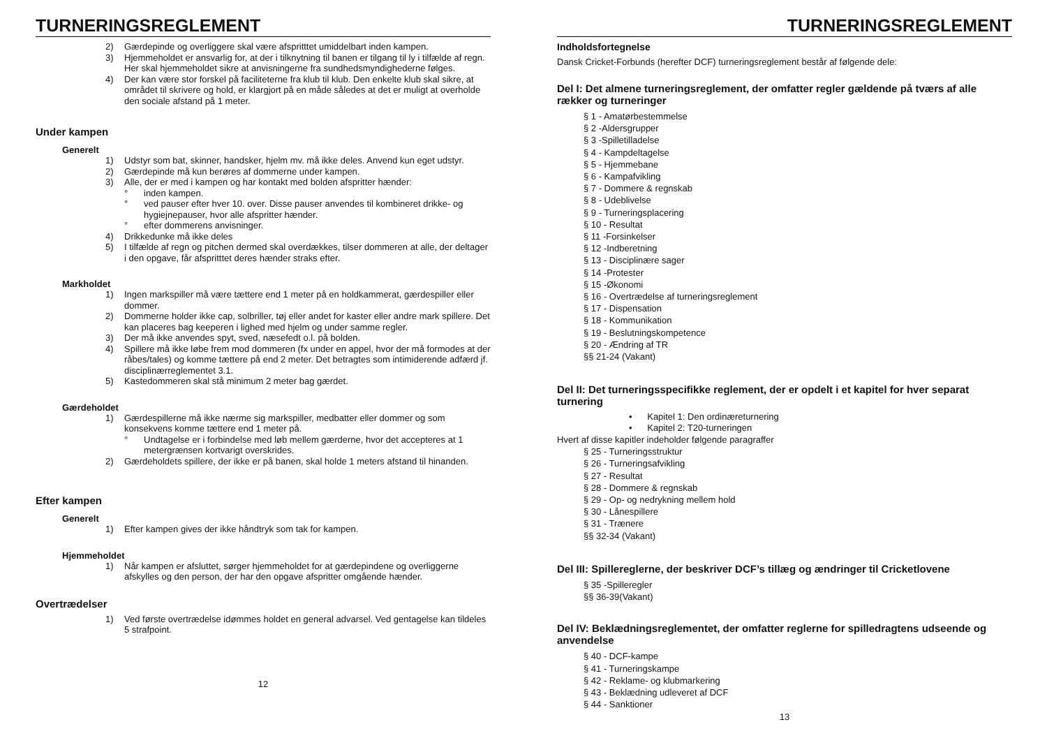TURNERINGSREGLEMENT
2) Gærdepinde og overliggere skal være afspritttet umiddelbart inden kampen.
3) Hjemmeholdet er ansvarlig for, at der i tilknytning til banen er tilgang til ly i tilfælde af regn. Her skal hjemmeholdet sikre at anvisningerne fra sundhedsmyndighederne følges.
4) Der kan være stor forskel på faciliteterne fra klub til klub. Den enkelte klub skal sikre, at området til skrivere og hold, er klargjort på en måde således at det er muligt at overholde den sociale afstand på 1 meter.
Under kampen
Generelt
1) Udstyr som bat, skinner, handsker, hjelm mv. må ikke deles. Anvend kun eget udstyr.
2) Gærdepinde må kun berøres af dommerne under kampen.
3) Alle, der er med i kampen og har kontakt med bolden afspritter hænder:
° inden kampen.
° ved pauser efter hver 10. over. Disse pauser anvendes til kombineret drikke- og hygiejnepauser, hvor alle afspritter hænder.
° efter dommerens anvisninger.
4) Drikkedunke må ikke deles
5) I tilfælde af regn og pitchen dermed skal overdækkes, tilser dommeren at alle, der deltager i den opgave, får afspritttet deres hænder straks efter.
Markholdet
1) Ingen markspiller må være tættere end 1 meter på en holdkammerat, gærdespiller eller dommer.
2) Dommerne holder ikke cap, solbriller, tøj eller andet for kaster eller andre mark spillere. Det kan placeres bag keeperen i lighed med hjelm og under samme regler.
3) Der må ikke anvendes spyt, sved, næsefedt o.l. på bolden.
4) Spillere må ikke løbe frem mod dommeren (fx under en appel, hvor der må formodes at der råbes/tales) og komme tættere på end 2 meter. Det betragtes som intimiderende adfærd jf. disciplinærreglementet 3.1.
5) Kastedommeren skal stå minimum 2 meter bag gærdet.
Gærdeholdet
1) Gærdespillerne må ikke nærme sig markspiller, medbatter eller dommer og som konsekvens komme tættere end 1 meter på.
° Undtagelse er i forbindelse med løb mellem gærderne, hvor det accepteres at 1 metergrænsen kortvarigt overskrides.
2) Gærdeholdets spillere, der ikke er på banen, skal holde 1 meters afstand til hinanden.
Efter kampen
Generelt
1) Efter kampen gives der ikke håndtryk som tak for kampen.
Hjemmeholdet
1) Når kampen er afsluttet, sørger hjemmeholdet for at gærdepindene og overliggerne afskylles og den person, der har den opgave afspritter omgående hænder.
Overtrædelser
1) Ved første overtrædelse idømmes holdet en general advarsel. Ved gentagelse kan tildeles 5 strafpoint.
12
TURNERINGSREGLEMENT
Indholdsfortegnelse
Dansk Cricket-Forbunds (herefter DCF) turneringsreglement består af følgende dele:
Del I: Det almene turneringsreglement, der omfatter regler gældende på tværs af alle rækker og turneringer
§ 1 - Amatørbestemmelse
§ 2 -Aldersgrupper
§ 3 -Spilletilladelse
§ 4 - Kampdeltagelse
§ 5 - Hjemmebane
§ 6 - Kampafvikling
§ 7 - Dommere & regnskab
§ 8 - Udeblivelse
§ 9 - Turneringsplacering
§ 10 - Resultat
§ 11 -Forsinkelser
§ 12 -Indberetning
§ 13 - Disciplinære sager
§ 14 -Protester
§ 15 -Økonomi
§ 16 - Overtrædelse af turneringsreglement
§ 17 - Dispensation
§ 18 - Kommunikation
§ 19 - Beslutningskompetence
§ 20 - Ændring af TR
§§ 21-24 (Vakant)
Del II: Det turneringsspecifikke reglement, der er opdelt i et kapitel for hver separat turnering
• Kapitel 1: Den ordinæreturnering
• Kapitel 2: T20-turneringen
Hvert af disse kapitler indeholder følgende paragraffer
§ 25 - Turneringsstruktur
§ 26 - Turneringsafvikling
§ 27 - Resultat
§ 28 - Dommere & regnskab
§ 29 - Op- og nedrykning mellem hold
§ 30 - Lånespillere
§ 31 - Trænere
§§ 32-34 (Vakant)
Del III: Spillereglerne, der beskriver DCF’s tillæg og ændringer til Cricketlovene
§ 35 -Spilleregler
§§ 36-39(Vakant)
Del IV: Beklædningsreglementet, der omfatter reglerne for spilledragtens udseende og anvendelse
§ 40 - DCF-kampe
§ 41 - Turneringskampe
§ 42 - Reklame- og klubmarkering
§ 43 - Beklædning udleveret af DCF
§ 44 - Sanktioner
13